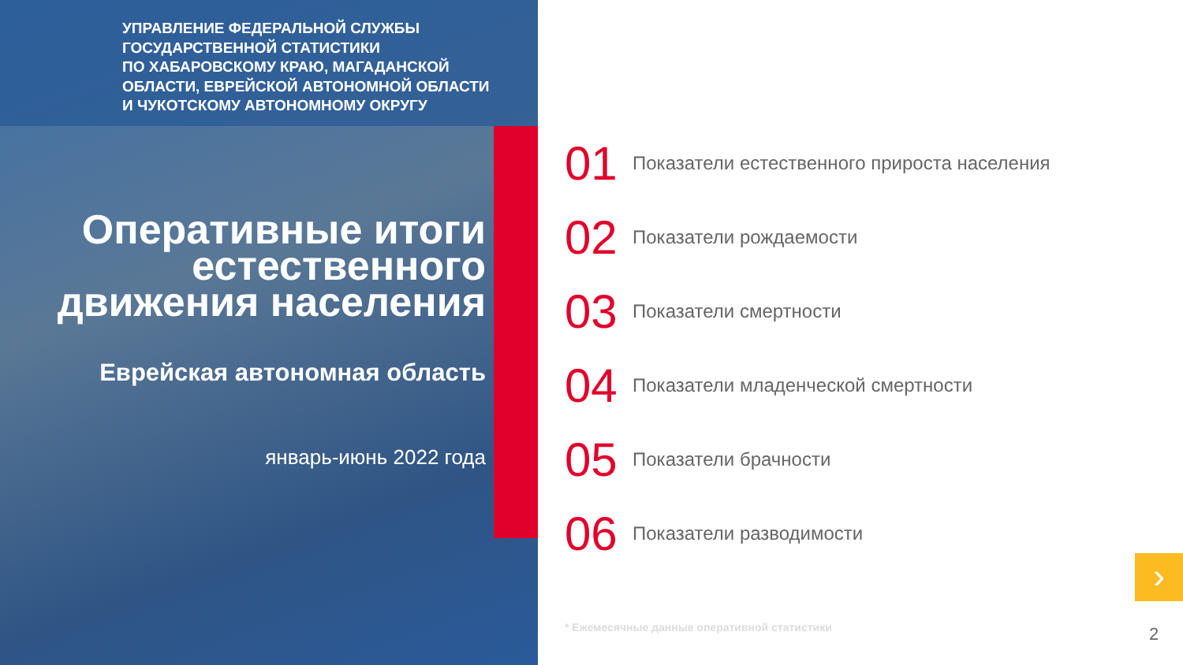УПРАВЛЕНИЕ ФЕДЕРАЛЬНОЙ СЛУЖБЫ
ГОСУДАРСТВЕННОЙ СТАТИСТИКИ
ПО ХАБАРОВСКОМУ КРАЮ, МАГАДАНСКОЙ
ОБЛАСТИ, ЕВРЕЙСКОЙ АВТОНОМНОЙ ОБЛАСТИ
И ЧУКОТСКОМУ АВТОНОМНОМУ ОКРУГУ
Оперативные итоги
естественного
движения населения
Еврейская автономная область
январь-июнь 2022 года
01 Показатели естественного прироста населения
02 Показатели рождаемости
03 Показатели смертности
04 Показатели младенческой смертности
05 Показатели брачности
06 Показатели разводимости
* Ежемесячные данные оперативной статистики
›
2